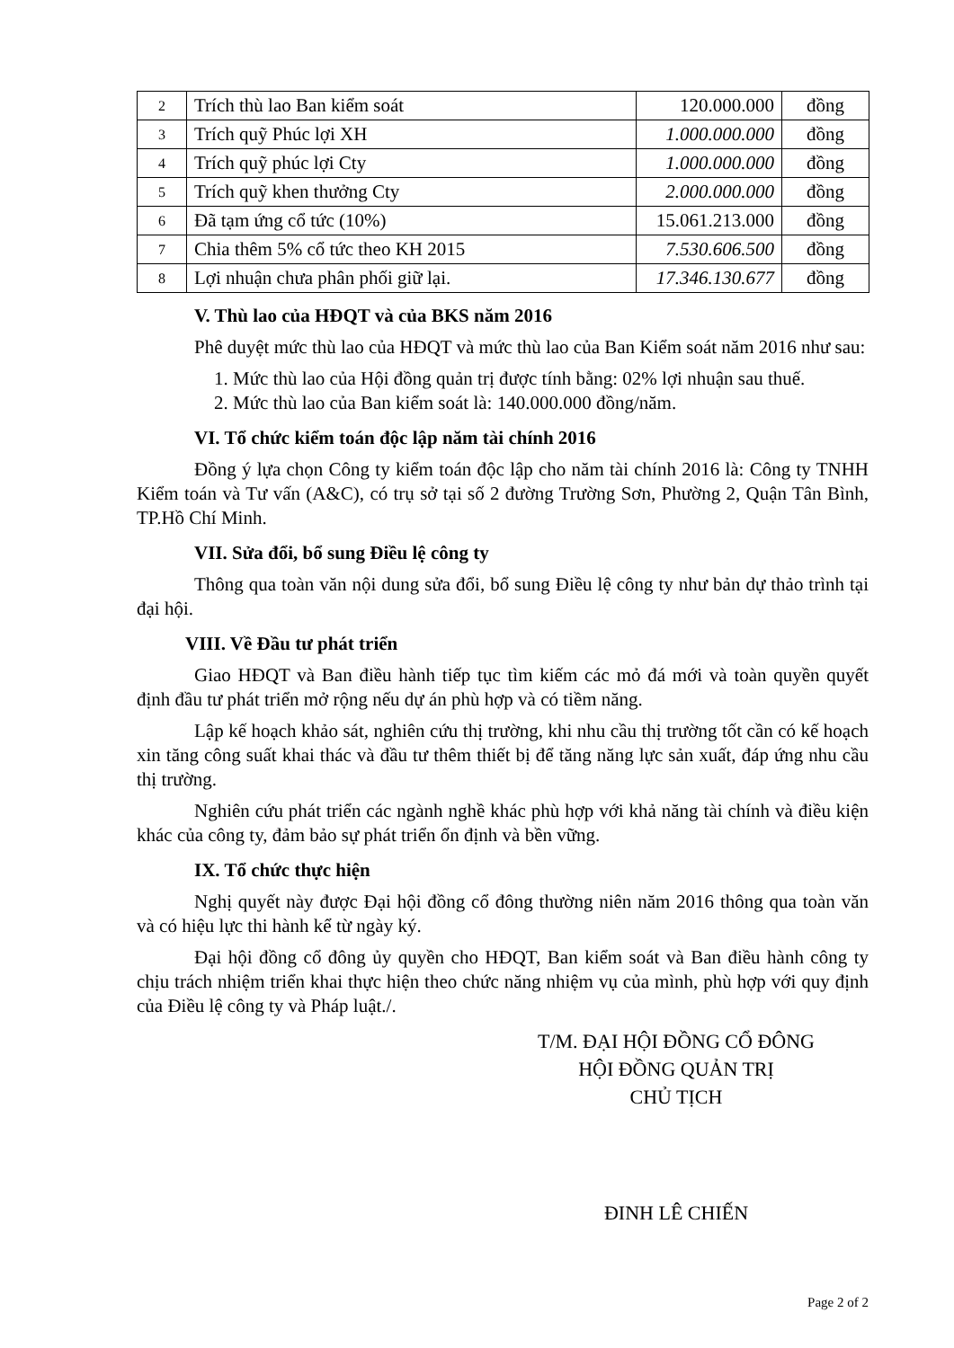| 2 | Trích thù lao Ban kiểm soát | 120.000.000 | đồng |
| 3 | Trích quỹ Phúc lợi XH | 1.000.000.000 | đồng |
| 4 | Trích quỹ phúc lợi Cty | 1.000.000.000 | đồng |
| 5 | Trích quỹ khen thưởng Cty | 2.000.000.000 | đồng |
| 6 | Đã tạm ứng cổ tức (10%) | 15.061.213.000 | đồng |
| 7 | Chia thêm 5% cổ tức theo KH 2015 | 7.530.606.500 | đồng |
| 8 | Lợi nhuận chưa phân phối giữ lại. | 17.346.130.677 | đồng |
V. Thù lao của HĐQT và của BKS năm 2016
Phê duyệt mức thù lao của HĐQT và mức thù lao của Ban Kiểm soát năm 2016 như sau:
1. Mức thù lao của Hội đồng quản trị được tính bằng: 02% lợi nhuận sau thuế.
2. Mức thù lao của Ban kiểm soát là: 140.000.000 đồng/năm.
VI. Tổ chức kiểm toán độc lập năm tài chính 2016
Đồng ý lựa chọn Công ty kiểm toán độc lập cho năm tài chính 2016 là: Công ty TNHH Kiểm toán và Tư vấn (A&C), có trụ sở tại số 2 đường Trường Sơn, Phường 2, Quận Tân Bình, TP.Hồ Chí Minh.
VII. Sửa đổi, bổ sung Điều lệ công ty
Thông qua toàn văn nội dung sửa đổi, bổ sung Điều lệ công ty như bản dự thảo trình tại đại hội.
VIII. Về Đầu tư phát triển
Giao HĐQT và Ban điều hành tiếp tục tìm kiếm các mỏ đá mới và toàn quyền quyết định đầu tư phát triển mở rộng nếu dự án phù hợp và có tiềm năng.
Lập kế hoạch khảo sát, nghiên cứu thị trường, khi nhu cầu thị trường tốt cần có kế hoạch xin tăng công suất khai thác và đầu tư thêm thiết bị để tăng năng lực sản xuất, đáp ứng nhu cầu thị trường.
Nghiên cứu phát triển các ngành nghề khác phù hợp với khả năng tài chính và điều kiện khác của công ty, đảm bảo sự phát triển ổn định và bền vững.
IX. Tổ chức thực hiện
Nghị quyết này được Đại hội đồng cổ đông thường niên năm 2016 thông qua toàn văn và có hiệu lực thi hành kể từ ngày ký.
Đại hội đồng cổ đông ủy quyền cho HĐQT, Ban kiểm soát và Ban điều hành công ty chịu trách nhiệm triển khai thực hiện theo chức năng nhiệm vụ của mình, phù hợp với quy định của Điều lệ công ty và Pháp luật./.
T/M. ĐẠI HỘI ĐỒNG CỔ ĐÔNG
HỘI ĐỒNG QUẢN TRỊ
CHỦ TỊCH
ĐINH LÊ CHIẾN
Page 2 of 2